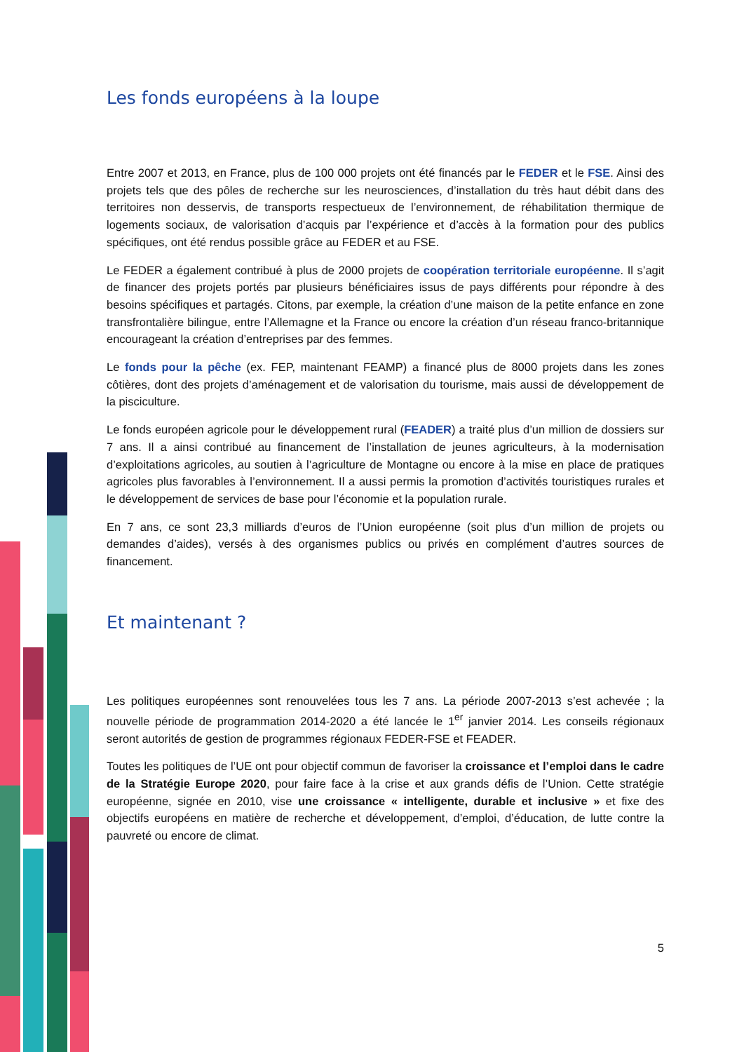Les fonds européens à la loupe
Entre 2007 et 2013, en France, plus de 100 000 projets ont été financés par le FEDER et le FSE. Ainsi des projets tels que des pôles de recherche sur les neurosciences, d’installation du très haut débit dans des territoires non desservis, de transports respectueux de l’environnement, de réhabilitation thermique de logements sociaux, de valorisation d’acquis par l’expérience et d’accès à la formation pour des publics spécifiques, ont été rendus possible grâce au FEDER et au FSE.
Le FEDER a également contribué à plus de 2000 projets de coopération territoriale européenne. Il s’agit de financer des projets portés par plusieurs bénéficiaires issus de pays différents pour répondre à des besoins spécifiques et partagés. Citons, par exemple, la création d’une maison de la petite enfance en zone transfrontalière bilingue, entre l’Allemagne et la France ou encore la création d’un réseau franco-britannique encourageant la création d’entreprises par des femmes.
Le fonds pour la pêche (ex. FEP, maintenant FEAMP) a financé plus de 8000 projets dans les zones côtières, dont des projets d’aménagement et de valorisation du tourisme, mais aussi de développement de la pisciculture.
Le fonds européen agricole pour le développement rural (FEADER) a traité plus d’un million de dossiers sur 7 ans. Il a ainsi contribué au financement de l’installation de jeunes agriculteurs, à la modernisation d’exploitations agricoles, au soutien à l’agriculture de Montagne ou encore à la mise en place de pratiques agricoles plus favorables à l’environnement. Il a aussi permis la promotion d’activités touristiques rurales et le développement de services de base pour l’économie et la population rurale.
En 7 ans, ce sont 23,3 milliards d’euros de l’Union européenne (soit plus d’un million de projets ou demandes d’aides), versés à des organismes publics ou privés en complément d’autres sources de financement.
Et maintenant ?
Les politiques européennes sont renouvelées tous les 7 ans. La période 2007-2013 s’est achevée ; la nouvelle période de programmation 2014-2020 a été lancée le 1<sup>er</sup> janvier 2014. Les conseils régionaux seront autorités de gestion de programmes régionaux FEDER-FSE et FEADER.
Toutes les politiques de l’UE ont pour objectif commun de favoriser la croissance et l’emploi dans le cadre de la Stratégie Europe 2020, pour faire face à la crise et aux grands défis de l’Union. Cette stratégie européenne, signée en 2010, vise une croissance « intelligente, durable et inclusive » et fixe des objectifs européens en matière de recherche et développement, d’emploi, d’éducation, de lutte contre la pauvreté ou encore de climat.
5